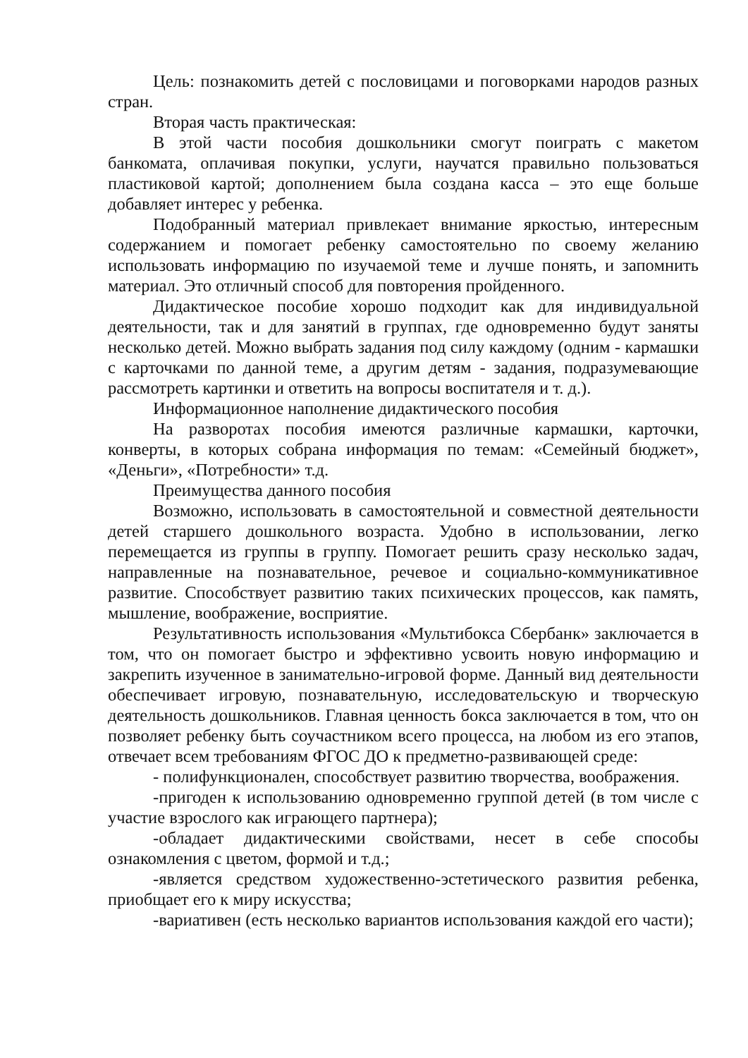Цель: познакомить детей с пословицами и поговорками народов разных стран.
Вторая часть практическая:
В этой части пособия дошкольники смогут поиграть с макетом банкомата, оплачивая покупки, услуги, научатся правильно пользоваться пластиковой картой; дополнением была создана касса – это еще больше добавляет интерес у ребенка.
Подобранный материал привлекает внимание яркостью, интересным содержанием и помогает ребенку самостоятельно по своему желанию использовать информацию по изучаемой теме и лучше понять, и запомнить материал. Это отличный способ для повторения пройденного.
Дидактическое пособие хорошо подходит как для индивидуальной деятельности, так и для занятий в группах, где одновременно будут заняты несколько детей. Можно выбрать задания под силу каждому (одним - кармашки с карточками по данной теме, а другим детям - задания, подразумевающие рассмотреть картинки и ответить на вопросы воспитателя и т. д.).
Информационное наполнение дидактического пособия
На разворотах пособия имеются различные кармашки, карточки, конверты, в которых собрана информация по темам: «Семейный бюджет», «Деньги», «Потребности» т.д.
Преимущества данного пособия
Возможно, использовать в самостоятельной и совместной деятельности детей старшего дошкольного возраста. Удобно в использовании, легко перемещается из группы в группу. Помогает решить сразу несколько задач, направленные на познавательное, речевое и социально-коммуникативное развитие. Способствует развитию таких психических процессов, как память, мышление, воображение, восприятие.
Результативность использования «Мультибокса Сбербанк» заключается в том, что он помогает быстро и эффективно усвоить новую информацию и закрепить изученное в занимательно-игровой форме. Данный вид деятельности обеспечивает игровую, познавательную, исследовательскую и творческую деятельность дошкольников. Главная ценность бокса заключается в том, что он позволяет ребенку быть соучастником всего процесса, на любом из его этапов, отвечает всем требованиям ФГОС ДО к предметно-развивающей среде:
- полифункционален, способствует развитию творчества, воображения.
-пригоден к использованию одновременно группой детей (в том числе с участие взрослого как играющего партнера);
-обладает дидактическими свойствами, несет в себе способы ознакомления с цветом, формой и т.д.;
-является средством художественно-эстетического развития ребенка, приобщает его к миру искусства;
-вариативен (есть несколько вариантов использования каждой его части);